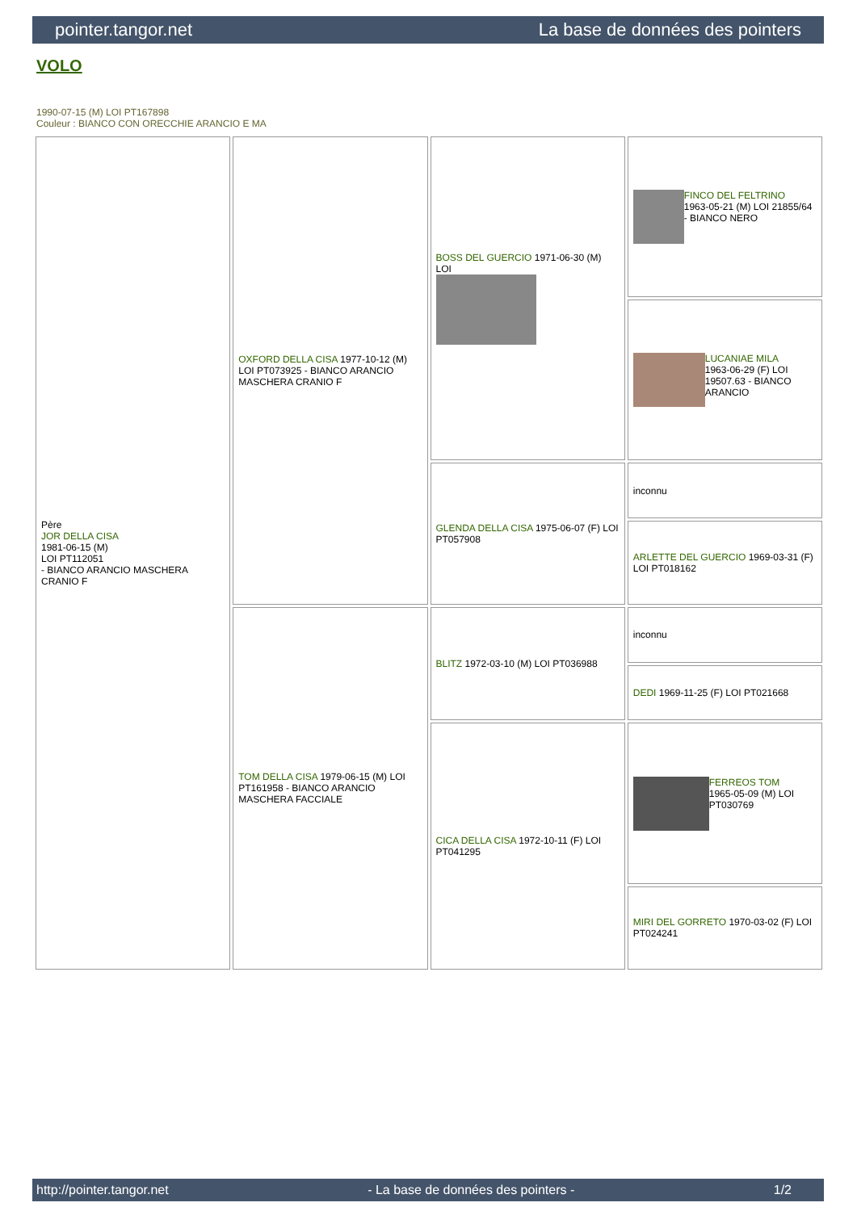pointer.tangor.net La base de données des pointers
VOLO
1990-07-15 (M) LOI PT167898
Couleur : BIANCO CON ORECCHIE ARANCIO E MA
| Père JOR DELLA CISA 1981-06-15 (M) LOI PT112051 - BIANCO ARANCIO MASCHERA CRANIO F | OXFORD DELLA CISA 1977-10-12 (M) LOI PT073925 - BIANCO ARANCIO MASCHERA CRANIO F | BOSS DEL GUERCIO 1971-06-30 (M) LOI | FINCO DEL FELTRINO 1963-05-21 (M) LOI 21855/64 - BIANCO NERO |
| | | | LUCANIAE MILA 1963-06-29 (F) LOI 19507.63 - BIANCO ARANCIO |
| | | GLENDA DELLA CISA 1975-06-07 (F) LOI PT057908 | inconnu |
| | | | ARLETTE DEL GUERCIO 1969-03-31 (F) LOI PT018162 |
| | TOM DELLA CISA 1979-06-15 (M) LOI PT161958 - BIANCO ARANCIO MASCHERA FACCIALE | BLITZ 1972-03-10 (M) LOI PT036988 | inconnu |
| | | | DEDI 1969-11-25 (F) LOI PT021668 |
| | | CICA DELLA CISA 1972-10-11 (F) LOI PT041295 | FERREOS TOM 1965-05-09 (M) LOI PT030769 |
| | | | MIRI DEL GORRETO 1970-03-02 (F) LOI PT024241 |
http://pointer.tangor.net - La base de données des pointers - 1/2